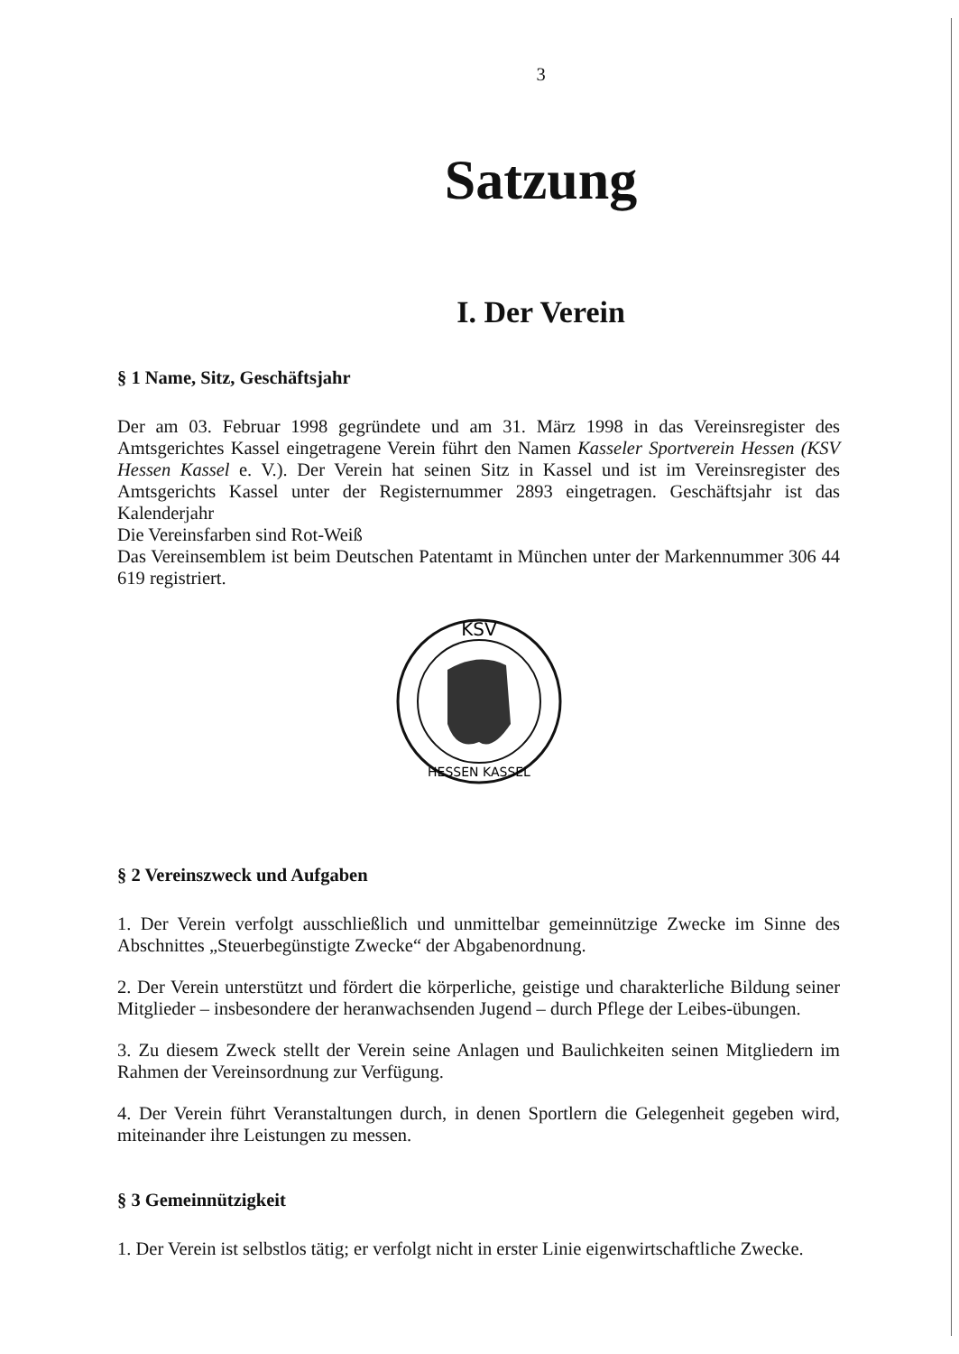3
Satzung
I. Der Verein
§ 1 Name, Sitz, Geschäftsjahr
Der am 03. Februar 1998 gegründete und am 31. März 1998 in das Vereinsregister des Amtsgerichtes Kassel eingetragene Verein führt den Namen Kasseler Sportverein Hessen (KSV Hessen Kassel e. V.). Der Verein hat seinen Sitz in Kassel und ist im Vereinsregister des Amtsgerichts Kassel unter der Registernummer 2893 eingetragen. Geschäftsjahr ist das Kalenderjahr
Die Vereinsfarben sind Rot-Weiß
Das Vereinsemblem ist beim Deutschen Patentamt in München unter der Markennummer 306 44 619 registriert.
KSV
HESSEN KASSEL
§ 2 Vereinszweck und Aufgaben
1. Der Verein verfolgt ausschließlich und unmittelbar gemeinnützige Zwecke im Sinne des Abschnittes „Steuerbegünstigte Zwecke“ der Abgabenordnung.
2. Der Verein unterstützt und fördert die körperliche, geistige und charakterliche Bildung seiner Mitglieder – insbesondere der heranwachsenden Jugend – durch Pflege der Leibes-übungen.
3. Zu diesem Zweck stellt der Verein seine Anlagen und Baulichkeiten seinen Mitgliedern im Rahmen der Vereinsordnung zur Verfügung.
4. Der Verein führt Veranstaltungen durch, in denen Sportlern die Gelegenheit gegeben wird, miteinander ihre Leistungen zu messen.
§ 3 Gemeinnützigkeit
1. Der Verein ist selbstlos tätig; er verfolgt nicht in erster Linie eigenwirtschaftliche Zwecke.